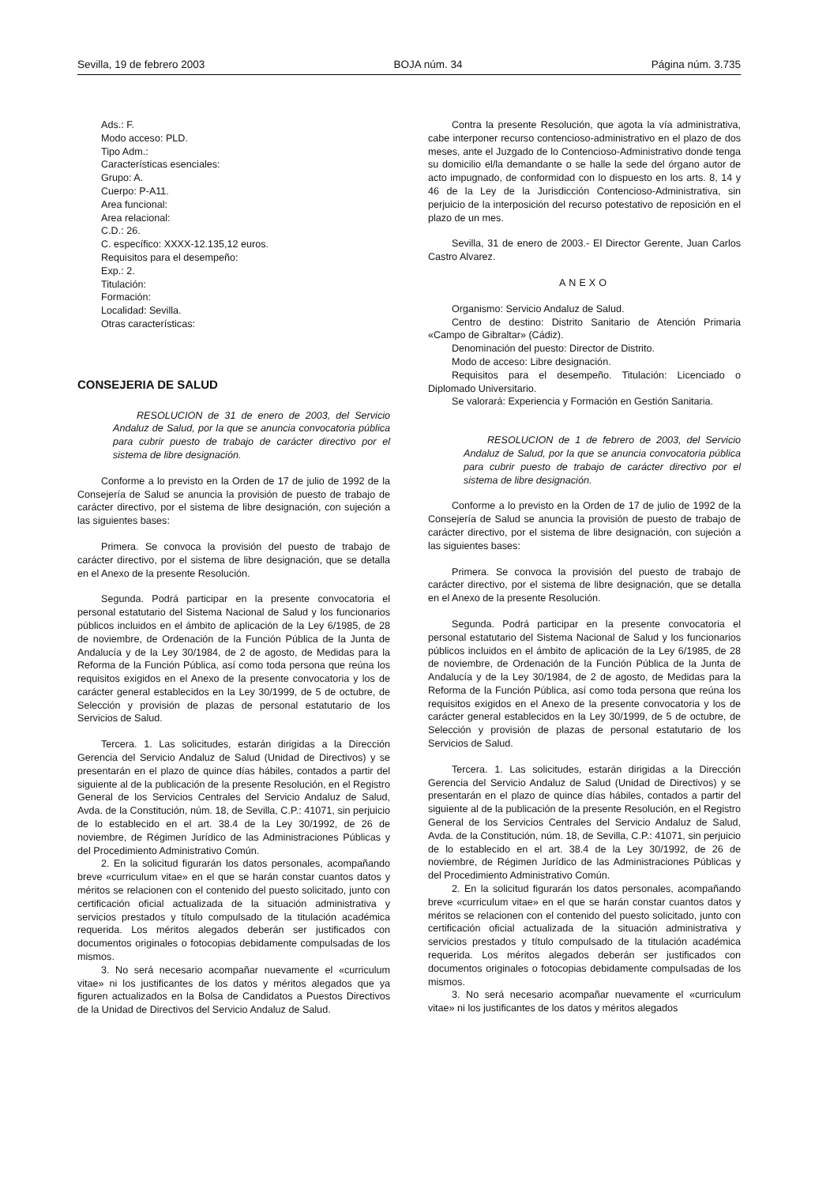Sevilla, 19 de febrero 2003 BOJA núm. 34 Página núm. 3.735
Ads.: F.
Modo acceso: PLD.
Tipo Adm.:
Características esenciales:
Grupo: A.
Cuerpo: P-A11.
Area funcional:
Area relacional:
C.D.: 26.
C. específico: XXXX-12.135,12 euros.
Requisitos para el desempeño:
Exp.: 2.
Titulación:
Formación:
Localidad: Sevilla.
Otras características:
CONSEJERIA DE SALUD
RESOLUCION de 31 de enero de 2003, del Servicio Andaluz de Salud, por la que se anuncia convocatoria pública para cubrir puesto de trabajo de carácter directivo por el sistema de libre designación.
Conforme a lo previsto en la Orden de 17 de julio de 1992 de la Consejería de Salud se anuncia la provisión de puesto de trabajo de carácter directivo, por el sistema de libre designación, con sujeción a las siguientes bases:
Primera. Se convoca la provisión del puesto de trabajo de carácter directivo, por el sistema de libre designación, que se detalla en el Anexo de la presente Resolución.
Segunda. Podrá participar en la presente convocatoria el personal estatutario del Sistema Nacional de Salud y los funcionarios públicos incluidos en el ámbito de aplicación de la Ley 6/1985, de 28 de noviembre, de Ordenación de la Función Pública de la Junta de Andalucía y de la Ley 30/1984, de 2 de agosto, de Medidas para la Reforma de la Función Pública, así como toda persona que reúna los requisitos exigidos en el Anexo de la presente convocatoria y los de carácter general establecidos en la Ley 30/1999, de 5 de octubre, de Selección y provisión de plazas de personal estatutario de los Servicios de Salud.
Tercera. 1. Las solicitudes, estarán dirigidas a la Dirección Gerencia del Servicio Andaluz de Salud (Unidad de Directivos) y se presentarán en el plazo de quince días hábiles, contados a partir del siguiente al de la publicación de la presente Resolución, en el Registro General de los Servicios Centrales del Servicio Andaluz de Salud, Avda. de la Constitución, núm. 18, de Sevilla, C.P.: 41071, sin perjuicio de lo establecido en el art. 38.4 de la Ley 30/1992, de 26 de noviembre, de Régimen Jurídico de las Administraciones Públicas y del Procedimiento Administrativo Común.
2. En la solicitud figurarán los datos personales, acompañando breve «curriculum vitae» en el que se harán constar cuantos datos y méritos se relacionen con el contenido del puesto solicitado, junto con certificación oficial actualizada de la situación administrativa y servicios prestados y título compulsado de la titulación académica requerida. Los méritos alegados deberán ser justificados con documentos originales o fotocopias debidamente compulsadas de los mismos.
3. No será necesario acompañar nuevamente el «curriculum vitae» ni los justificantes de los datos y méritos alegados que ya figuren actualizados en la Bolsa de Candidatos a Puestos Directivos de la Unidad de Directivos del Servicio Andaluz de Salud.
Contra la presente Resolución, que agota la vía administrativa, cabe interponer recurso contencioso-administrativo en el plazo de dos meses, ante el Juzgado de lo Contencioso-Administrativo donde tenga su domicilio el/la demandante o se halle la sede del órgano autor de acto impugnado, de conformidad con lo dispuesto en los arts. 8, 14 y 46 de la Ley de la Jurisdicción Contencioso-Administrativa, sin perjuicio de la interposición del recurso potestativo de reposición en el plazo de un mes.
Sevilla, 31 de enero de 2003.- El Director Gerente, Juan Carlos Castro Alvarez.
ANEXO
Organismo: Servicio Andaluz de Salud.
Centro de destino: Distrito Sanitario de Atención Primaria «Campo de Gibraltar» (Cádiz).
Denominación del puesto: Director de Distrito.
Modo de acceso: Libre designación.
Requisitos para el desempeño. Titulación: Licenciado o Diplomado Universitario.
Se valorará: Experiencia y Formación en Gestión Sanitaria.
RESOLUCION de 1 de febrero de 2003, del Servicio Andaluz de Salud, por la que se anuncia convocatoria pública para cubrir puesto de trabajo de carácter directivo por el sistema de libre designación.
Conforme a lo previsto en la Orden de 17 de julio de 1992 de la Consejería de Salud se anuncia la provisión de puesto de trabajo de carácter directivo, por el sistema de libre designación, con sujeción a las siguientes bases:
Primera. Se convoca la provisión del puesto de trabajo de carácter directivo, por el sistema de libre designación, que se detalla en el Anexo de la presente Resolución.
Segunda. Podrá participar en la presente convocatoria el personal estatutario del Sistema Nacional de Salud y los funcionarios públicos incluidos en el ámbito de aplicación de la Ley 6/1985, de 28 de noviembre, de Ordenación de la Función Pública de la Junta de Andalucía y de la Ley 30/1984, de 2 de agosto, de Medidas para la Reforma de la Función Pública, así como toda persona que reúna los requisitos exigidos en el Anexo de la presente convocatoria y los de carácter general establecidos en la Ley 30/1999, de 5 de octubre, de Selección y provisión de plazas de personal estatutario de los Servicios de Salud.
Tercera. 1. Las solicitudes, estarán dirigidas a la Dirección Gerencia del Servicio Andaluz de Salud (Unidad de Directivos) y se presentarán en el plazo de quince días hábiles, contados a partir del siguiente al de la publicación de la presente Resolución, en el Registro General de los Servicios Centrales del Servicio Andaluz de Salud, Avda. de la Constitución, núm. 18, de Sevilla, C.P.: 41071, sin perjuicio de lo establecido en el art. 38.4 de la Ley 30/1992, de 26 de noviembre, de Régimen Jurídico de las Administraciones Públicas y del Procedimiento Administrativo Común.
2. En la solicitud figurarán los datos personales, acompañando breve «curriculum vitae» en el que se harán constar cuantos datos y méritos se relacionen con el contenido del puesto solicitado, junto con certificación oficial actualizada de la situación administrativa y servicios prestados y título compulsado de la titulación académica requerida. Los méritos alegados deberán ser justificados con documentos originales o fotocopias debidamente compulsadas de los mismos.
3. No será necesario acompañar nuevamente el «curriculum vitae» ni los justificantes de los datos y méritos alegados